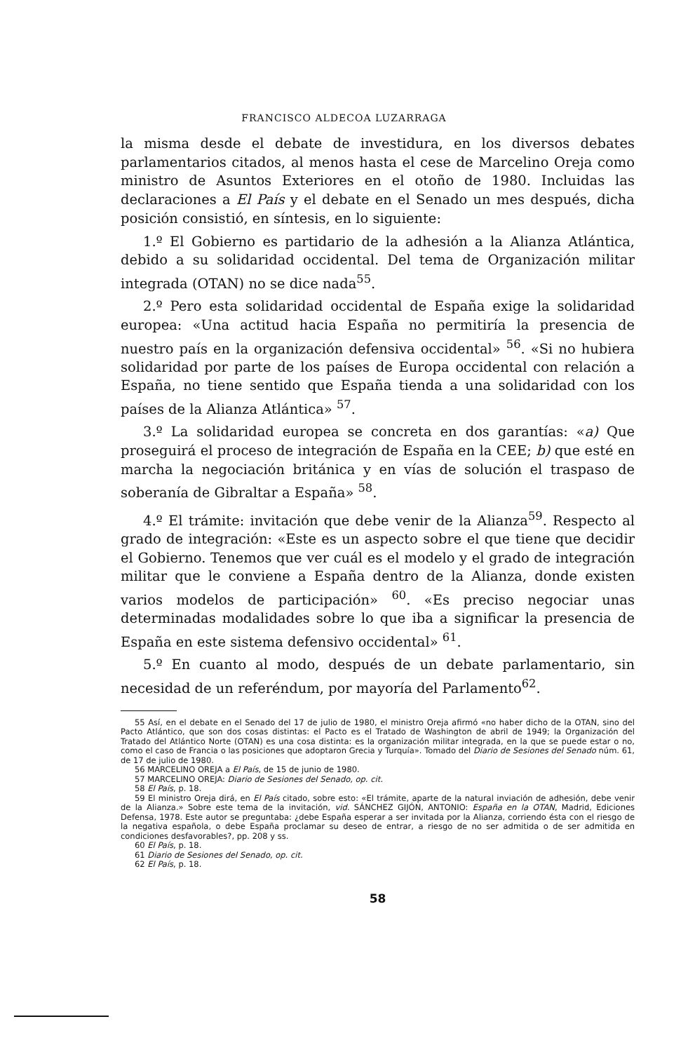FRANCISCO ALDECOA LUZARRAGA
la misma desde el debate de investidura, en los diversos debates parlamentarios citados, al menos hasta el cese de Marcelino Oreja como ministro de Asuntos Exteriores en el otoño de 1980. Incluidas las declaraciones a El País y el debate en el Senado un mes después, dicha posición consistió, en síntesis, en lo siguiente:
1.º El Gobierno es partidario de la adhesión a la Alianza Atlántica, debido a su solidaridad occidental. Del tema de Organización militar integrada (OTAN) no se dice nada<sup>55</sup>.
2.º Pero esta solidaridad occidental de España exige la solidaridad europea: «Una actitud hacia España no permitiría la presencia de nuestro país en la organización defensiva occidental» <sup>56</sup>. «Si no hubiera solidaridad por parte de los países de Europa occidental con relación a España, no tiene sentido que España tienda a una solidaridad con los países de la Alianza Atlántica» <sup>57</sup>.
3.º La solidaridad europea se concreta en dos garantías: «a) Que proseguirá el proceso de integración de España en la CEE; b) que esté en marcha la negociación británica y en vías de solución el traspaso de soberanía de Gibraltar a España» <sup>58</sup>.
4.º El trámite: invitación que debe venir de la Alianza<sup>59</sup>. Respecto al grado de integración: «Este es un aspecto sobre el que tiene que decidir el Gobierno. Tenemos que ver cuál es el modelo y el grado de integración militar que le conviene a España dentro de la Alianza, donde existen varios modelos de participación» <sup>60</sup>. «Es preciso negociar unas determinadas modalidades sobre lo que iba a significar la presencia de España en este sistema defensivo occidental» <sup>61</sup>.
5.º En cuanto al modo, después de un debate parlamentario, sin necesidad de un referéndum, por mayoría del Parlamento<sup>62</sup>.
55 Así, en el debate en el Senado del 17 de julio de 1980, el ministro Oreja afirmó «no haber dicho de la OTAN, sino del Pacto Atlántico, que son dos cosas distintas: el Pacto es el Tratado de Washington de abril de 1949; la Organización del Tratado del Atlántico Norte (OTAN) es una cosa distinta: es la organización militar integrada, en la que se puede estar o no, como el caso de Francia o las posiciones que adoptaron Grecia y Turquía». Tomado del Diario de Sesiones del Senado núm. 61, de 17 de julio de 1980.
56 MARCELINO OREJA a El País, de 15 de junio de 1980.
57 MARCELINO OREJA: Diario de Sesiones del Senado, op. cit.
58 El País, p. 18.
59 El ministro Oreja dirá, en El País citado, sobre esto: «El trámite, aparte de la natural inviación de adhesión, debe venir de la Alianza.» Sobre este tema de la invitación, vid. SÁNCHEZ GIJÓN, ANTONIO: España en la OTAN, Madrid, Ediciones Defensa, 1978. Este autor se preguntaba: ¿debe España esperar a ser invitada por la Alianza, corriendo ésta con el riesgo de la negativa española, o debe España proclamar su deseo de entrar, a riesgo de no ser admitida o de ser admitida en condiciones desfavorables?, pp. 208 y ss.
60 El País, p. 18.
61 Diario de Sesiones del Senado, op. cit.
62 El País, p. 18.
58